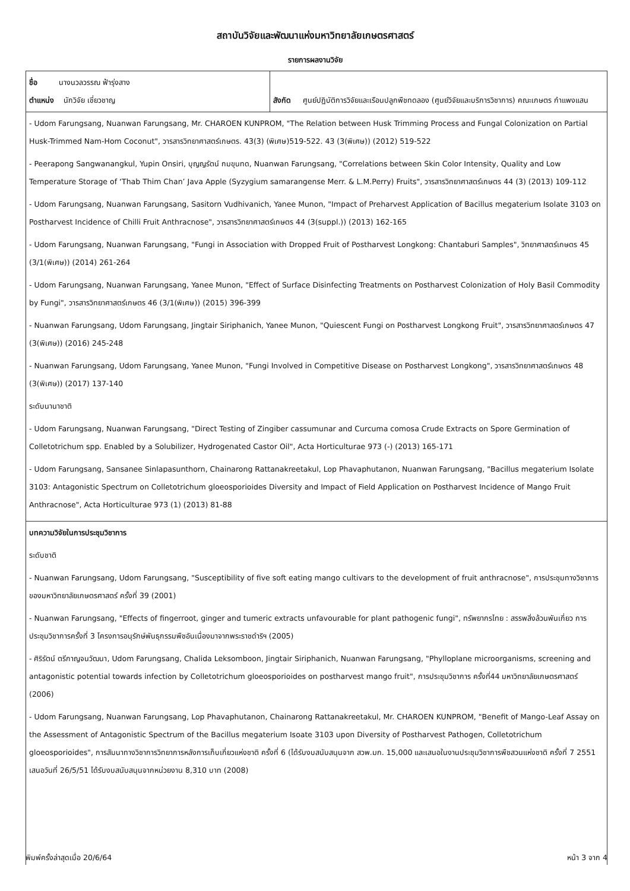สถาบันวิจัยและพัฒนาแห่งมหาวิทยาลัยเกษตรศาสตร์
รายการผลงานวิจัย
| ชื่อ นางนวลวรรณ ฟ้ารุ่งสาง ตำแหน่ง นักวิจัย เชี่ยวชาญ | สังกัด ศูนย์ปฏิบัติการวิจัยและเรือนปลูกพืชทดลอง (ศูนย์วิจัยและบริการวิชาการ) คณะเกษตร กำแพงแสน |
| - Udom Farungsang, Nuanwan Farungsang, Mr. CHAROEN KUNPROM, "The Relation between Husk Trimming Process and Fungal Colonization on Partial Husk-Trimmed Nam-Hom Coconut", วารสารวิทยาศาสตร์เกษตร. 43(3) (พิเศษ)519-522. 43 (3(พิเศษ)) (2012) 519-522 - Peerapong Sangwanangkul, Yupin Onsiri, บุญญรัตน์ กมขุนทด, Nuanwan Farungsang, "Correlations between Skin Color Intensity, Quality and Low Temperature Storage of ‘Thab Thim Chan’ Java Apple (Syzygium samarangense Merr. & L.M.Perry) Fruits", วารสารวิทยาศาสตร์เกษตร 44 (3) (2013) 109-112 - Udom Farungsang, Nuanwan Farungsang, Sasitorn Vudhivanich, Yanee Munon, "Impact of Preharvest Application of Bacillus megaterium Isolate 3103 on Postharvest Incidence of Chilli Fruit Anthracnose", วารสารวิทยาศาสตร์เกษตร 44 (3(suppl.)) (2013) 162-165 - Udom Farungsang, Nuanwan Farungsang, "Fungi in Association with Dropped Fruit of Postharvest Longkong: Chantaburi Samples", วิทยาศาสตร์เกษตร 45 (3/1(พิเศษ)) (2014) 261-264 - Udom Farungsang, Nuanwan Farungsang, Yanee Munon, "Effect of Surface Disinfecting Treatments on Postharvest Colonization of Holy Basil Commodity by Fungi", วารสารวิทยาศาสตร์เกษตร 46 (3/1(พิเศษ)) (2015) 396-399 - Nuanwan Farungsang, Udom Farungsang, Jingtair Siriphanich, Yanee Munon, "Quiescent Fungi on Postharvest Longkong Fruit", วารสารวิทยาศาสตร์เกษตร 47 (3(พิเศษ)) (2016) 245-248 - Nuanwan Farungsang, Udom Farungsang, Yanee Munon, "Fungi Involved in Competitive Disease on Postharvest Longkong", วารสารวิทยาศาสตร์เกษตร 48 (3(พิเศษ)) (2017) 137-140 ระดับนานาชาติ - Udom Farungsang, Nuanwan Farungsang, "Direct Testing of Zingiber cassumunar and Curcuma comosa Crude Extracts on Spore Germination of Colletotrichum spp. Enabled by a Solubilizer, Hydrogenated Castor Oil", Acta Horticulturae 973 (-) (2013) 165-171 - Udom Farungsang, Sansanee Sinlapasunthorn, Chainarong Rattanakreetakul, Lop Phavaphutanon, Nuanwan Farungsang, "Bacillus megaterium Isolate 3103: Antagonistic Spectrum on Colletotrichum gloeosporioides Diversity and Impact of Field Application on Postharvest Incidence of Mango Fruit Anthracnose", Acta Horticulturae 973 (1) (2013) 81-88 | |
| บทความวิจัยในการประชุมวิชาการ ระดับชาติ - Nuanwan Farungsang, Udom Farungsang, "Susceptibility of five soft eating mango cultivars to the development of fruit anthracnose", การประชุมทางวิชาการของมหาวิทยาลัยเกษตรศาสตร์ ครั้งที่ 39 (2001) - Nuanwan Farungsang, "Effects of fingerroot, ginger and tumeric extracts unfavourable for plant pathogenic fungi", ทรัพยากรไทย : สรรพสิ่งล้วนพันเกี่ยว การประชุมวิชาการครั้งที่ 3 โครงการอนุรักษ์พันธุกรรมพืชอันเนื่องมาจากพระราชดำริฯ (2005) - ศิริรัตน์ ตรีกาญจนวัฒนา, Udom Farungsang, Chalida Leksomboon, Jingtair Siriphanich, Nuanwan Farungsang, "Phylloplane microorganisms, screening and antagonistic potential towards infection by Colletotrichum gloeosporioides on postharvest mango fruit", การประชุมวิชาการ ครั้งที่44 มหาวิทยาลัยเกษตรศาสตร์ (2006) - Udom Farungsang, Nuanwan Farungsang, Lop Phavaphutanon, Chainarong Rattanakreetakul, Mr. CHAROEN KUNPROM, "Benefit of Mango-Leaf Assay on the Assessment of Antagonistic Spectrum of the Bacillus megaterium Isoate 3103 upon Diversity of Postharvest Pathogen, Colletotrichum gloeosporioides", การสัมนาทางวิชาการวิทยาการหลังการเก็บเกี่ยวแห่งชาติ ครั้งที่ 6 (ได้รับงบสนับสนุนจาก สวพ.มก. 15,000 และเสนอในงานประชุมวิชาการพืชสวนแห่งชาติ ครั้งที่ 7 2551 เสนอวันที่ 26/5/51 ได้รับงบสนับสนุนจากหน่วยงาน 8,310 บาท (2008) | |
พิมพ์ครั้งล่าสุดเมื่อ 20/6/64 หน้า 3 จาก 4